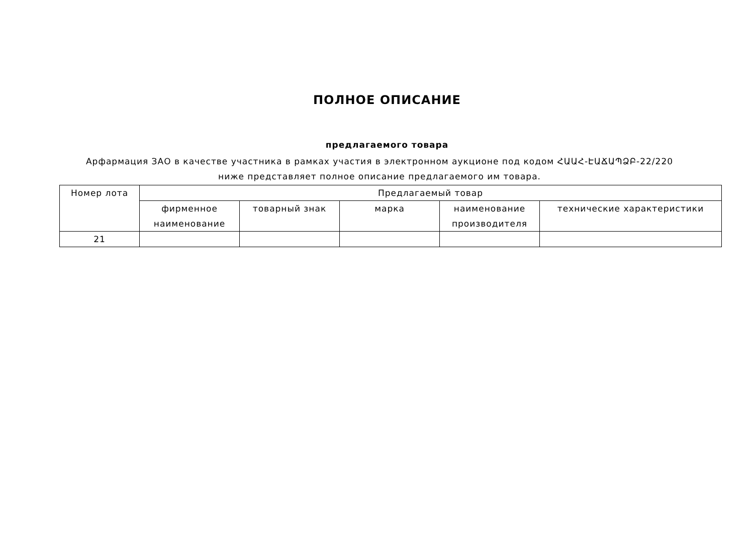ПОЛНОЕ ОПИСАНИЕ
предлагаемого товара
Арфармация ЗАО в качестве участника в рамках участия в электронном аукционе под кодом ՀԱԱՀ-ԷԱՃԱՊՁԲ-22/220 ниже представляет полное описание предлагаемого им товара.
| Номер лота | Предлагаемый товар | | | | |
| --- | --- | --- | --- | --- | --- |
| | фирменное наименование | товарный знак | марка | наименование производителя | технические характеристики |
| 21 | | | | | |